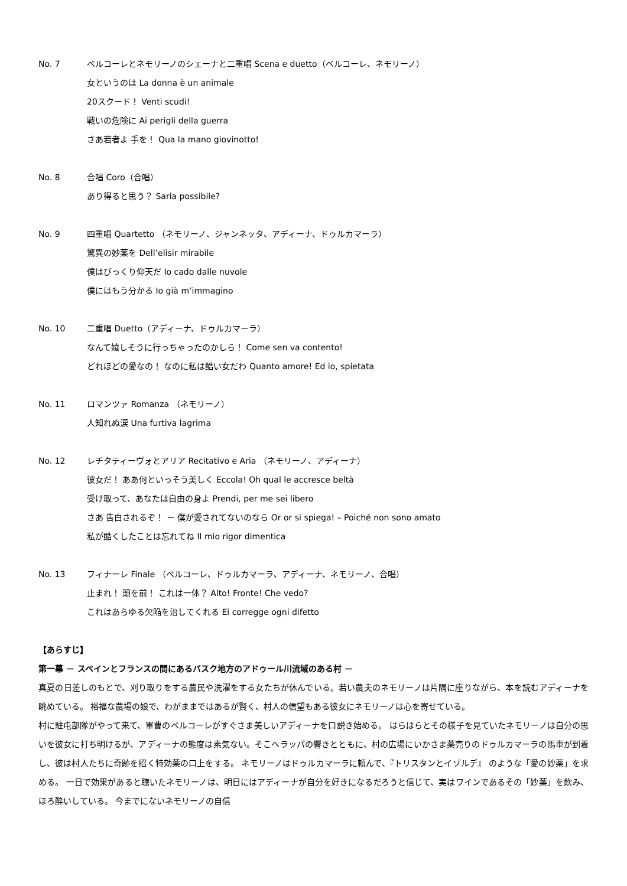No. 7 ベルコーレとネモリーノのシェーナと二重唱 Scena e duetto（ベルコーレ、ネモリーノ）
女というのは La donna è un animale
20スクード！ Venti scudi!
戦いの危険に Ai perigli della guerra
さあ若者よ 手を！ Qua la mano giovinotto!
No. 8 合唱 Coro（合唱）
あり得ると思う？ Saria possibile?
No. 9 四重唱 Quartetto （ネモリーノ、ジャンネッタ、アディーナ、ドゥルカマーラ）
驚異の妙薬を Dell’elisir mirabile
僕はびっくり仰天だ Io cado dalle nuvole
僕にはもう分かる Io già m’immagino
No. 10 二重唱 Duetto（アディーナ、ドゥルカマーラ）
なんて嬉しそうに行っちゃったのかしら！ Come sen va contento!
どれほどの愛なの！ なのに私は酷い女だわ Quanto amore! Ed io, spietata
No. 11 ロマンツァ Romanza （ネモリーノ）
人知れぬ涙 Una furtiva lagrima
No. 12 レチタティーヴォとアリア Recitativo e Aria （ネモリーノ、アディーナ）
彼女だ！ ああ何といっそう美しく Eccola! Oh qual le accresce beltà
受け取って、あなたは自由の身よ Prendi, per me sei libero
さあ 告白されるぞ！ － 僕が愛されてないのなら Or or si spiega! – Poiché non sono amato
私が酷くしたことは忘れてね Il mio rigor dimentica
No. 13 フィナーレ Finale （ベルコーレ、ドゥルカマーラ、アディーナ、ネモリーノ、合唱）
止まれ！ 頭を前！ これは一体？ Alto! Fronte! Che vedo?
これはあらゆる欠陥を治してくれる Ei corregge ogni difetto
【あらすじ】
第一幕 － スペインとフランスの間にあるバスク地方のアドゥール川流域のある村 －
真夏の日差しのもとで、刈り取りをする農民や洗濯をする女たちが休んでいる。若い農夫のネモリーノは片隅に座りながら、本を読むアディーナを眺めている。 裕福な農場の娘で、わがままではあるが賢く、村人の信望もある彼女にネモリーノは心を寄せている。
村に駐屯部隊がやって来て、軍曹のベルコーレがすぐさま美しいアディーナを口説き始める。 はらはらとその様子を見ていたネモリーノは自分の思いを彼女に打ち明けるが、アディーナの態度は素気ない。そこへラッパの響きとともに、村の広場にいかさま薬売りのドゥルカマーラの馬車が到着し、彼は村人たちに奇跡を招く特効薬の口上をする。 ネモリーノはドゥルカマーラに頼んで、『トリスタンとイゾルデ』 のような「愛の妙薬」を求める。 一日で効果があると聴いたネモリーノは、明日にはアディーナが自分を好きになるだろうと信じて、実はワインであるその「妙薬」を飲み、ほろ酔いしている。 今までにないネモリーノの自信